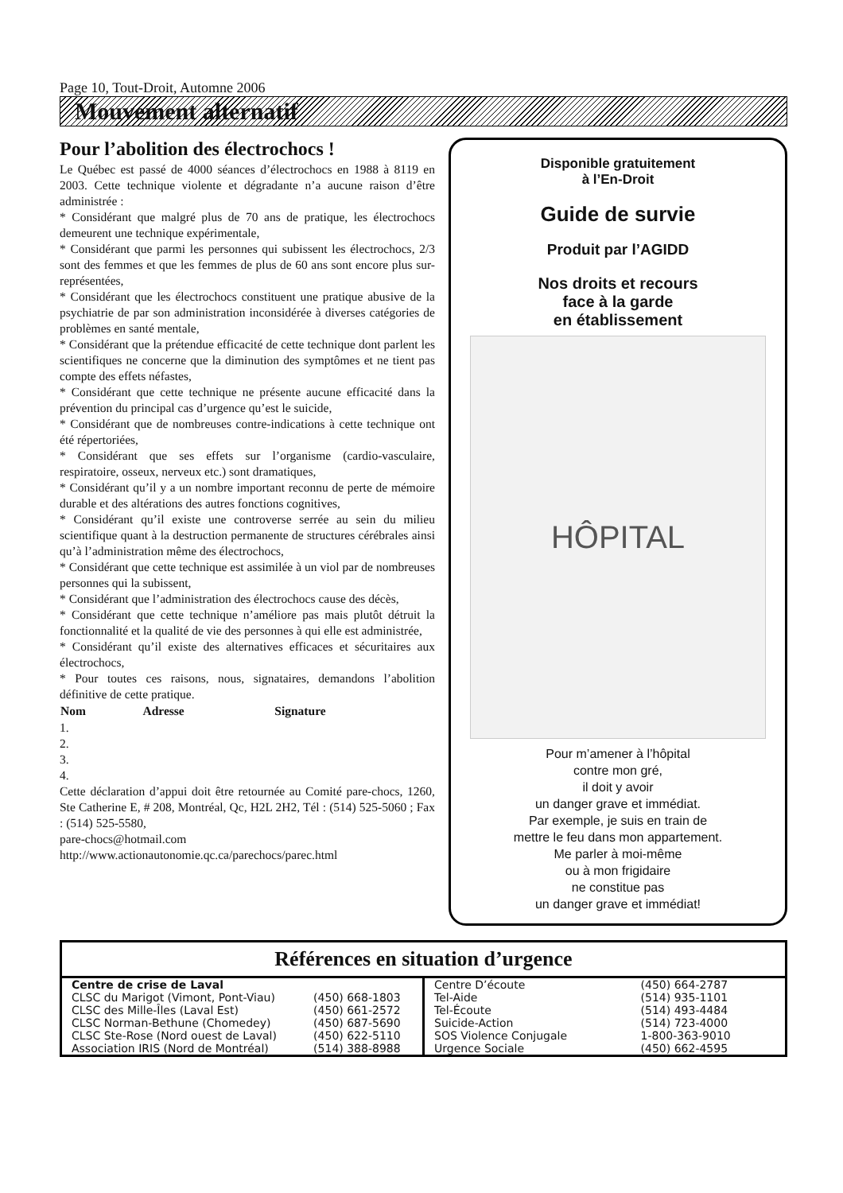Page 10, Tout-Droit, Automne 2006
Mouvement alternatif
Pour l’abolition des électrochocs !
Le Québec est passé de 4000 séances d’électrochocs en 1988 à 8119 en 2003. Cette technique violente et dégradante n’a aucune raison d’être administrée :
* Considérant que malgré plus de 70 ans de pratique, les électrochocs demeurent une technique expérimentale,
* Considérant que parmi les personnes qui subissent les électrochocs, 2/3 sont des femmes et que les femmes de plus de 60 ans sont encore plus sur-représentées,
* Considérant que les électrochocs constituent une pratique abusive de la psychiatrie de par son administration inconsidérée à diverses catégories de problèmes en santé mentale,
* Considérant que la prétendue efficacité de cette technique dont parlent les scientifiques ne concerne que la diminution des symptômes et ne tient pas compte des effets néfastes,
* Considérant que cette technique ne présente aucune efficacité dans la prévention du principal cas d’urgence qu’est le suicide,
* Considérant que de nombreuses contre-indications à cette technique ont été répertoriées,
* Considérant que ses effets sur l’organisme (cardio-vasculaire, respiratoire, osseux, nerveux etc.) sont dramatiques,
* Considérant qu’il y a un nombre important reconnu de perte de mémoire durable et des altérations des autres fonctions cognitives,
* Considérant qu’il existe une controverse serrée au sein du milieu scientifique quant à la destruction permanente de structures cérébrales ainsi qu’à l’administration même des électrochocs,
* Considérant que cette technique est assimilée à un viol par de nombreuses personnes qui la subissent,
* Considérant que l’administration des électrochocs cause des décès,
* Considérant que cette technique n’améliore pas mais plutôt détruit la fonctionnalité et la qualité de vie des personnes à qui elle est administrée,
* Considérant qu’il existe des alternatives efficaces et sécuritaires aux électrochocs,
* Pour toutes ces raisons, nous, signataires, demandons l’abolition définitive de cette pratique.
| Nom | Adresse | Signature |
| --- | --- | --- |
1.
2.
3.
4.
Cette déclaration d’appui doit être retournée au Comité pare-chocs, 1260, Ste Catherine E, # 208, Montréal, Qc, H2L 2H2, Tél : (514) 525-5060 ; Fax : (514) 525-5580,
pare-chocs@hotmail.com
http://www.actionautonomie.qc.ca/parechocs/parec.html
Disponible gratuitement
à l’En-Droit
Guide de survie
Produit par l’AGIDD
Nos droits et recours
face à la garde
en établissement
HÔPITAL
Pour m’amener à l’hôpital
contre mon gré,
il doit y avoir
un danger grave et immédiat.
Par exemple, je suis en train de
mettre le feu dans mon appartement.
Me parler à moi-même
ou à mon frigidaire
ne constitue pas
un danger grave et immédiat!
Références en situation d’urgence
| / Centre de crise de Laval / / / CLSC du Marigot (Vimont, Pont-Viau) / (450) 668-1803 / / CLSC des Mille-Îles (Laval Est) / (450) 661-2572 / / CLSC Norman-Bethune (Chomedey) / (450) 687-5690 / / CLSC Ste-Rose (Nord ouest de Laval) / (450) 622-5110 / / Association IRIS (Nord de Montréal) / (514) 388-8988 / | / Centre D’écoute / (450) 664-2787 / / Tel-Aide / (514) 935-1101 / / Tel-Écoute / (514) 493-4484 / / Suicide-Action / (514) 723-4000 / / SOS Violence Conjugale / 1-800-363-9010 / / Urgence Sociale / (450) 662-4595 / |